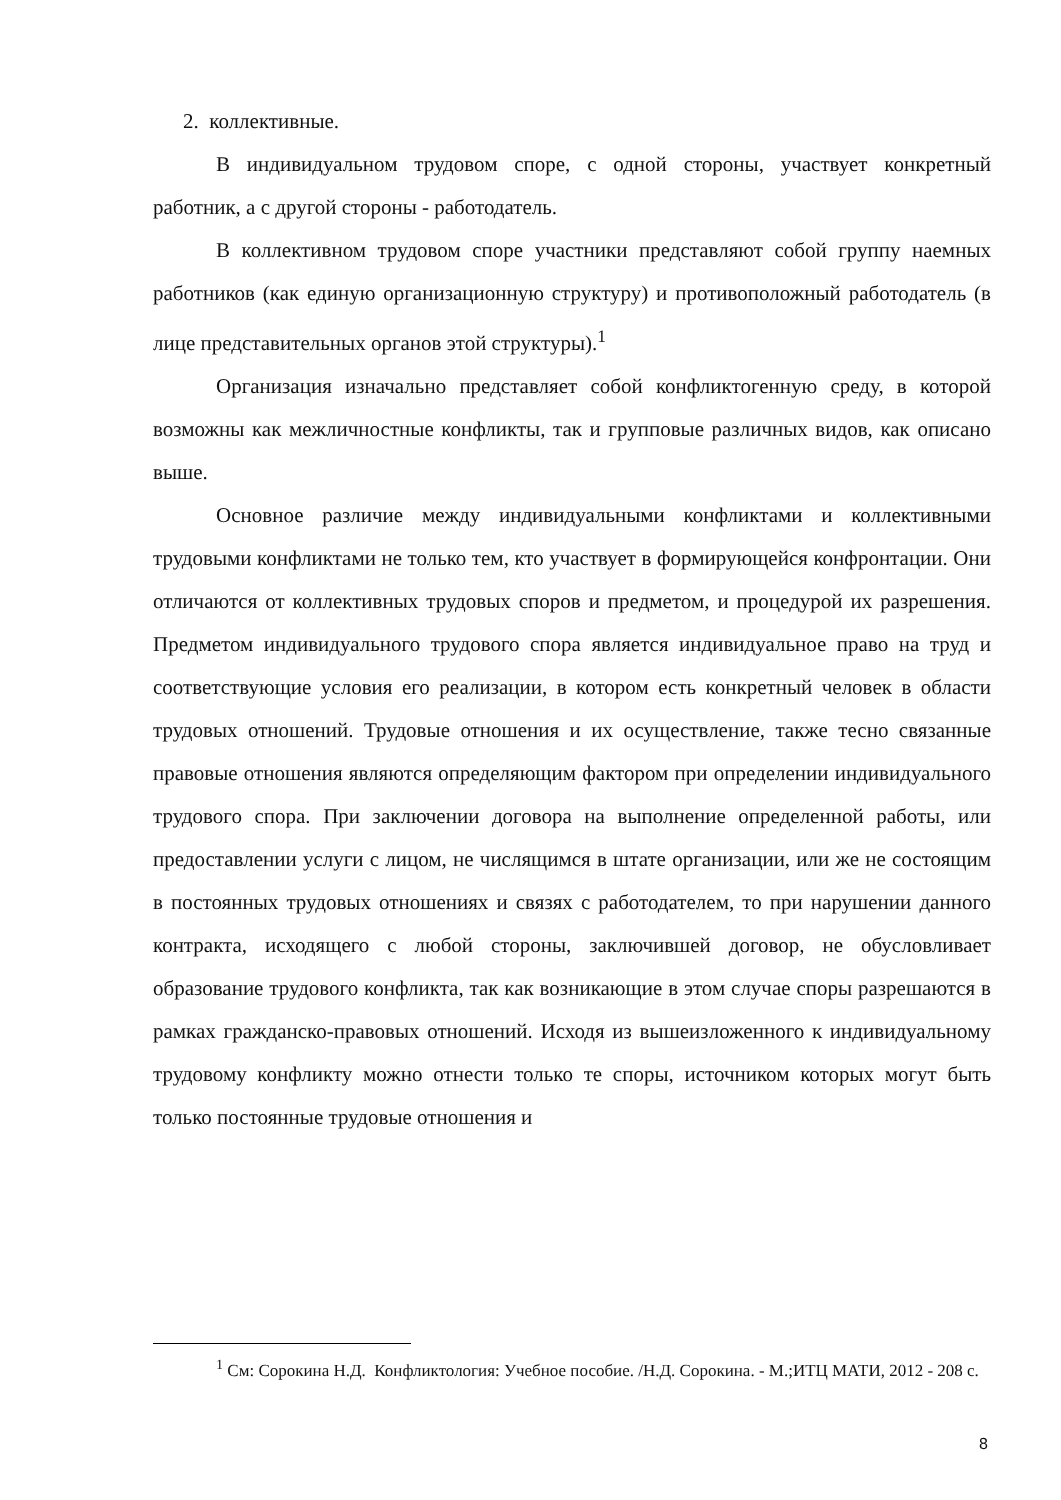2. коллективные.
В индивидуальном трудовом споре, с одной стороны, участвует конкретный работник, а с другой стороны - работодатель.
В коллективном трудовом споре участники представляют собой группу наемных работников (как единую организационную структуру) и противоположный работодатель (в лице представительных органов этой структуры).<sup>1</sup>
Организация изначально представляет собой конфликтогенную среду, в которой возможны как межличностные конфликты, так и групповые различных видов, как описано выше.
Основное различие между индивидуальными конфликтами и коллективными трудовыми конфликтами не только тем, кто участвует в формирующейся конфронтации. Они отличаются от коллективных трудовых споров и предметом, и процедурой их разрешения. Предметом индивидуального трудового спора является индивидуальное право на труд и соответствующие условия его реализации, в котором есть конкретный человек в области трудовых отношений. Трудовые отношения и их осуществление, также тесно связанные правовые отношения являются определяющим фактором при определении индивидуального трудового спора. При заключении договора на выполнение определенной работы, или предоставлении услуги с лицом, не числящимся в штате организации, или же не состоящим в постоянных трудовых отношениях и связях с работодателем, то при нарушении данного контракта, исходящего с любой стороны, заключившей договор, не обусловливает образование трудового конфликта, так как возникающие в этом случае споры разрешаются в рамках гражданско-правовых отношений. Исходя из вышеизложенного к индивидуальному трудовому конфликту можно отнести только те споры, источником которых могут быть только постоянные трудовые отношения и
<sup>1</sup> См: Сорокина Н.Д. Конфликтология: Учебное пособие. /Н.Д. Сорокина. - М.;ИТЦ МАТИ, 2012 - 208 с.
8